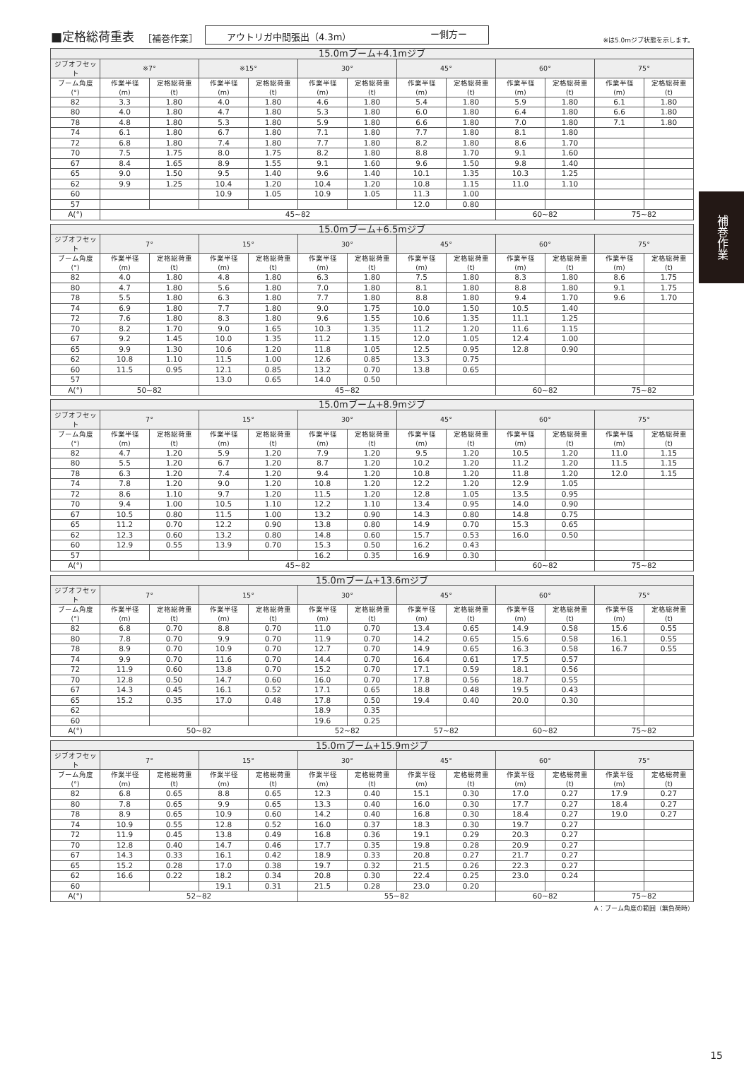■定格総荷重表
［補巻作業］ アウトリガ中間張出（4.3m） ー側方ー ※は5.0mジブ状態を示します。
| 15.0mブーム+4.1mジブ | | | | | | | | | | | | |
| --- | --- | --- | --- | --- | --- | --- | --- | --- | --- | --- | --- | --- |
| ジブオフセット | ※7° | | ※15° | | 30° | | 45° | | 60° | | 75° | |
| ブーム角度 (°) | 作業半径 (m) | 定格総荷重 (t) | 作業半径 (m) | 定格総荷重 (t) | 作業半径 (m) | 定格総荷重 (t) | 作業半径 (m) | 定格総荷重 (t) | 作業半径 (m) | 定格総荷重 (t) | 作業半径 (m) | 定格総荷重 (t) |
| 82 | 3.3 | 1.80 | 4.0 | 1.80 | 4.6 | 1.80 | 5.4 | 1.80 | 5.9 | 1.80 | 6.1 | 1.80 |
| 80 | 4.0 | 1.80 | 4.7 | 1.80 | 5.3 | 1.80 | 6.0 | 1.80 | 6.4 | 1.80 | 6.6 | 1.80 |
| 78 | 4.8 | 1.80 | 5.3 | 1.80 | 5.9 | 1.80 | 6.6 | 1.80 | 7.0 | 1.80 | 7.1 | 1.80 |
| 74 | 6.1 | 1.80 | 6.7 | 1.80 | 7.1 | 1.80 | 7.7 | 1.80 | 8.1 | 1.80 | | |
| 72 | 6.8 | 1.80 | 7.4 | 1.80 | 7.7 | 1.80 | 8.2 | 1.80 | 8.6 | 1.70 | | |
| 70 | 7.5 | 1.75 | 8.0 | 1.75 | 8.2 | 1.80 | 8.8 | 1.70 | 9.1 | 1.60 | | |
| 67 | 8.4 | 1.65 | 8.9 | 1.55 | 9.1 | 1.60 | 9.6 | 1.50 | 9.8 | 1.40 | | |
| 65 | 9.0 | 1.50 | 9.5 | 1.40 | 9.6 | 1.40 | 10.1 | 1.35 | 10.3 | 1.25 | | |
| 62 | 9.9 | 1.25 | 10.4 | 1.20 | 10.4 | 1.20 | 10.8 | 1.15 | 11.0 | 1.10 | | |
| 60 | | | 10.9 | 1.05 | 10.9 | 1.05 | 11.3 | 1.00 | | | | |
| 57 | | | | | | | 12.0 | 0.80 | | | | |
| A(°) | 45~82 | | | | | | | | 60~82 | | 75~82 | |
| 15.0mブーム+6.5mジブ | | | | | | | | | | | | |
| --- | --- | --- | --- | --- | --- | --- | --- | --- | --- | --- | --- | --- |
| ジブオフセット | 7° | | 15° | | 30° | | 45° | | 60° | | 75° | |
| ブーム角度 (°) | 作業半径 (m) | 定格総荷重 (t) | 作業半径 (m) | 定格総荷重 (t) | 作業半径 (m) | 定格総荷重 (t) | 作業半径 (m) | 定格総荷重 (t) | 作業半径 (m) | 定格総荷重 (t) | 作業半径 (m) | 定格総荷重 (t) |
| 82 | 4.0 | 1.80 | 4.8 | 1.80 | 6.3 | 1.80 | 7.5 | 1.80 | 8.3 | 1.80 | 8.6 | 1.75 |
| 80 | 4.7 | 1.80 | 5.6 | 1.80 | 7.0 | 1.80 | 8.1 | 1.80 | 8.8 | 1.80 | 9.1 | 1.75 |
| 78 | 5.5 | 1.80 | 6.3 | 1.80 | 7.7 | 1.80 | 8.8 | 1.80 | 9.4 | 1.70 | 9.6 | 1.70 |
| 74 | 6.9 | 1.80 | 7.7 | 1.80 | 9.0 | 1.75 | 10.0 | 1.50 | 10.5 | 1.40 | | |
| 72 | 7.6 | 1.80 | 8.3 | 1.80 | 9.6 | 1.55 | 10.6 | 1.35 | 11.1 | 1.25 | | |
| 70 | 8.2 | 1.70 | 9.0 | 1.65 | 10.3 | 1.35 | 11.2 | 1.20 | 11.6 | 1.15 | | |
| 67 | 9.2 | 1.45 | 10.0 | 1.35 | 11.2 | 1.15 | 12.0 | 1.05 | 12.4 | 1.00 | | |
| 65 | 9.9 | 1.30 | 10.6 | 1.20 | 11.8 | 1.05 | 12.5 | 0.95 | 12.8 | 0.90 | | |
| 62 | 10.8 | 1.10 | 11.5 | 1.00 | 12.6 | 0.85 | 13.3 | 0.75 | | | | |
| 60 | 11.5 | 0.95 | 12.1 | 0.85 | 13.2 | 0.70 | 13.8 | 0.65 | | | | |
| 57 | | | 13.0 | 0.65 | 14.0 | 0.50 | | | | | | |
| A(°) | 50~82 | | 45~82 | | | | | | 60~82 | | 75~82 | |
| 15.0mブーム+8.9mジブ | | | | | | | | | | | | |
| --- | --- | --- | --- | --- | --- | --- | --- | --- | --- | --- | --- | --- |
| ジブオフセット | 7° | | 15° | | 30° | | 45° | | 60° | | 75° | |
| ブーム角度 (°) | 作業半径 (m) | 定格総荷重 (t) | 作業半径 (m) | 定格総荷重 (t) | 作業半径 (m) | 定格総荷重 (t) | 作業半径 (m) | 定格総荷重 (t) | 作業半径 (m) | 定格総荷重 (t) | 作業半径 (m) | 定格総荷重 (t) |
| 82 | 4.7 | 1.20 | 5.9 | 1.20 | 7.9 | 1.20 | 9.5 | 1.20 | 10.5 | 1.20 | 11.0 | 1.15 |
| 80 | 5.5 | 1.20 | 6.7 | 1.20 | 8.7 | 1.20 | 10.2 | 1.20 | 11.2 | 1.20 | 11.5 | 1.15 |
| 78 | 6.3 | 1.20 | 7.4 | 1.20 | 9.4 | 1.20 | 10.8 | 1.20 | 11.8 | 1.20 | 12.0 | 1.15 |
| 74 | 7.8 | 1.20 | 9.0 | 1.20 | 10.8 | 1.20 | 12.2 | 1.20 | 12.9 | 1.05 | | |
| 72 | 8.6 | 1.10 | 9.7 | 1.20 | 11.5 | 1.20 | 12.8 | 1.05 | 13.5 | 0.95 | | |
| 70 | 9.4 | 1.00 | 10.5 | 1.10 | 12.2 | 1.10 | 13.4 | 0.95 | 14.0 | 0.90 | | |
| 67 | 10.5 | 0.80 | 11.5 | 1.00 | 13.2 | 0.90 | 14.3 | 0.80 | 14.8 | 0.75 | | |
| 65 | 11.2 | 0.70 | 12.2 | 0.90 | 13.8 | 0.80 | 14.9 | 0.70 | 15.3 | 0.65 | | |
| 62 | 12.3 | 0.60 | 13.2 | 0.80 | 14.8 | 0.60 | 15.7 | 0.53 | 16.0 | 0.50 | | |
| 60 | 12.9 | 0.55 | 13.9 | 0.70 | 15.3 | 0.50 | 16.2 | 0.43 | | | | |
| 57 | | | | | 16.2 | 0.35 | 16.9 | 0.30 | | | | |
| A(°) | 45~82 | | | | | | | | 60~82 | | 75~82 | |
| 15.0mブーム+13.6mジブ | | | | | | | | | | | | |
| --- | --- | --- | --- | --- | --- | --- | --- | --- | --- | --- | --- | --- |
| ジブオフセット | 7° | | 15° | | 30° | | 45° | | 60° | | 75° | |
| ブーム角度 (°) | 作業半径 (m) | 定格総荷重 (t) | 作業半径 (m) | 定格総荷重 (t) | 作業半径 (m) | 定格総荷重 (t) | 作業半径 (m) | 定格総荷重 (t) | 作業半径 (m) | 定格総荷重 (t) | 作業半径 (m) | 定格総荷重 (t) |
| 82 | 6.8 | 0.70 | 8.8 | 0.70 | 11.0 | 0.70 | 13.4 | 0.65 | 14.9 | 0.58 | 15.6 | 0.55 |
| 80 | 7.8 | 0.70 | 9.9 | 0.70 | 11.9 | 0.70 | 14.2 | 0.65 | 15.6 | 0.58 | 16.1 | 0.55 |
| 78 | 8.9 | 0.70 | 10.9 | 0.70 | 12.7 | 0.70 | 14.9 | 0.65 | 16.3 | 0.58 | 16.7 | 0.55 |
| 74 | 9.9 | 0.70 | 11.6 | 0.70 | 14.4 | 0.70 | 16.4 | 0.61 | 17.5 | 0.57 | | |
| 72 | 11.9 | 0.60 | 13.8 | 0.70 | 15.2 | 0.70 | 17.1 | 0.59 | 18.1 | 0.56 | | |
| 70 | 12.8 | 0.50 | 14.7 | 0.60 | 16.0 | 0.70 | 17.8 | 0.56 | 18.7 | 0.55 | | |
| 67 | 14.3 | 0.45 | 16.1 | 0.52 | 17.1 | 0.65 | 18.8 | 0.48 | 19.5 | 0.43 | | |
| 65 | 15.2 | 0.35 | 17.0 | 0.48 | 17.8 | 0.50 | 19.4 | 0.40 | 20.0 | 0.30 | | |
| 62 | | | | | 18.9 | 0.35 | | | | | | |
| 60 | | | | | 19.6 | 0.25 | | | | | | |
| A(°) | 50~82 | | | | 52~82 | | 57~82 | | 60~82 | | 75~82 | |
| 15.0mブーム+15.9mジブ | | | | | | | | | | | | |
| --- | --- | --- | --- | --- | --- | --- | --- | --- | --- | --- | --- | --- |
| ジブオフセット | 7° | | 15° | | 30° | | 45° | | 60° | | 75° | |
| ブーム角度 (°) | 作業半径 (m) | 定格総荷重 (t) | 作業半径 (m) | 定格総荷重 (t) | 作業半径 (m) | 定格総荷重 (t) | 作業半径 (m) | 定格総荷重 (t) | 作業半径 (m) | 定格総荷重 (t) | 作業半径 (m) | 定格総荷重 (t) |
| 82 | 6.8 | 0.65 | 8.8 | 0.65 | 12.3 | 0.40 | 15.1 | 0.30 | 17.0 | 0.27 | 17.9 | 0.27 |
| 80 | 7.8 | 0.65 | 9.9 | 0.65 | 13.3 | 0.40 | 16.0 | 0.30 | 17.7 | 0.27 | 18.4 | 0.27 |
| 78 | 8.9 | 0.65 | 10.9 | 0.60 | 14.2 | 0.40 | 16.8 | 0.30 | 18.4 | 0.27 | 19.0 | 0.27 |
| 74 | 10.9 | 0.55 | 12.8 | 0.52 | 16.0 | 0.37 | 18.3 | 0.30 | 19.7 | 0.27 | | |
| 72 | 11.9 | 0.45 | 13.8 | 0.49 | 16.8 | 0.36 | 19.1 | 0.29 | 20.3 | 0.27 | | |
| 70 | 12.8 | 0.40 | 14.7 | 0.46 | 17.7 | 0.35 | 19.8 | 0.28 | 20.9 | 0.27 | | |
| 67 | 14.3 | 0.33 | 16.1 | 0.42 | 18.9 | 0.33 | 20.8 | 0.27 | 21.7 | 0.27 | | |
| 65 | 15.2 | 0.28 | 17.0 | 0.38 | 19.7 | 0.32 | 21.5 | 0.26 | 22.3 | 0.27 | | |
| 62 | 16.6 | 0.22 | 18.2 | 0.34 | 20.8 | 0.30 | 22.4 | 0.25 | 23.0 | 0.24 | | |
| 60 | | | 19.1 | 0.31 | 21.5 | 0.28 | 23.0 | 0.20 | | | | |
| A(°) | 52~82 | | | | 55~82 | | | | 60~82 | | 75~82 | |
A：ブーム角度の範囲（無負荷時）
補巻作業
15